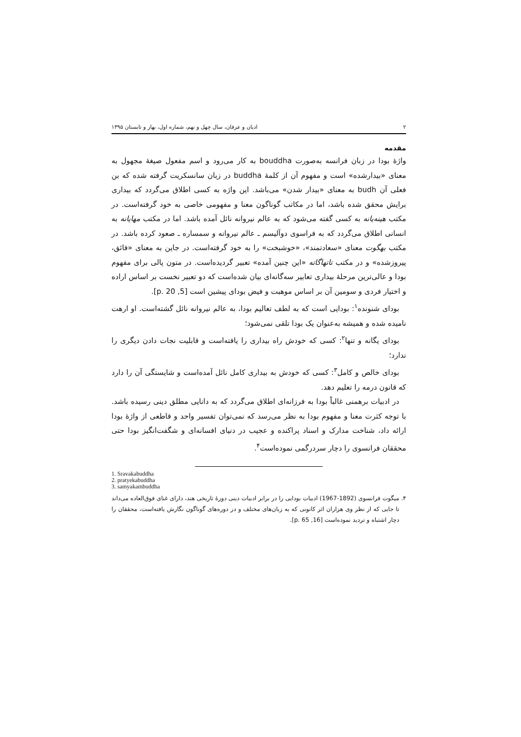۲ ادیان و عرفان، سال چهل و نهم، شماره اول، بهار و تابستان ۱۳۹۵
مقدمه
واژهٔ بودا در زبان فرانسه به‌صورت bouddha به کار می‌رود و اسم مفعول صیغهٔ مجهول به معنای «بیدارشده» است و مفهوم آن از کلمهٔ buddha در زبان سانسکریت گرفته شده که بن فعلی آن budh به معنای «بیدار شدن» می‌باشد. این واژه به کسی اطلاق می‌گردد که بیداری برایش محقق شده باشد، اما در مکاتب گوناگون معنا و مفهومی خاصی به خود گرفته‌است. در مکتب هینه‌یانه به کسی گفته می‌شود که به عالم نیروانه نائل آمده باشد. اما در مکتب مهایانه به انسانی اطلاق می‌گردد که به فراسوی دوآلیسم ـ عالم نیروانه و سمساره ـ صعود کرده باشد. در مکتب بهگوت معنای «سعادتمند»، «خوشبخت» را به خود گرفته‌است. در جاین به معنای «فائق، پیروزشده» و در مکتب تاتهاگاته «این چنین آمده» تعبیر گردیده‌است. در متون پالی برای مفهوم بودا و عالی‌ترین مرحلهٔ بیداری تعابیر سه‌گانه‌ای بیان شده‌است که دو تعبیر نخست بر اساس اراده و اختیار فردی و سومین آن بر اساس موهبت و فیض بودای پیشین است [5, p. 20].
بودای شنونده<sup>۱</sup>: بودایی است که به لطف تعالیم بودا، به عالم نیروانه نائل گشته‌است. او ارهت نامیده شده و همیشه به‌عنوان یک بودا تلقی نمی‌شود؛
بودای یگانه و تنها<sup>۲</sup>: کسی که خودش راه بیداری را یافته‌است و قابلیت نجات دادن دیگری را ندارد؛
بودای خالص و کامل<sup>۳</sup>: کسی که خودش به بیداری کامل نائل آمده‌است و شایستگی آن را دارد که قانون درمه را تعلیم دهد.
در ادبیات برهمنی غالباً بودا به فرزانه‌ای اطلاق می‌گردد که به دانایی مطلق دینی رسیده باشد. با توجه کثرت معنا و مفهوم بودا به نظر می‌رسد که نمی‌توان تفسیر واحد و قاطعی از واژهٔ بودا ارائه داد، شناخت مدارک و اسناد پراکنده و عجیب در دنیای افسانه‌ای و شگفت‌انگیز بودا حتی محققان فرانسوی را دچار سردرگمی نموده‌است<sup>۴</sup>.
1. Sravakabuddha
2. pratyekabuddha
3. samyakambuddha
۴. میگوت فرانسوی (1892-1967) ادبیات بودایی را در برابر ادبیات دینی دورهٔ تاریخی هند، دارای غنای فوق‌العاده می‌داند تا جایی که از نظر وی هزاران اثر کانونی که به زبان‌های مختلف و در دوره‌های گوناگون نگارش یافته‌است، محققان را دچار اشتباه و تردید نموده‌است [16, p. 65].